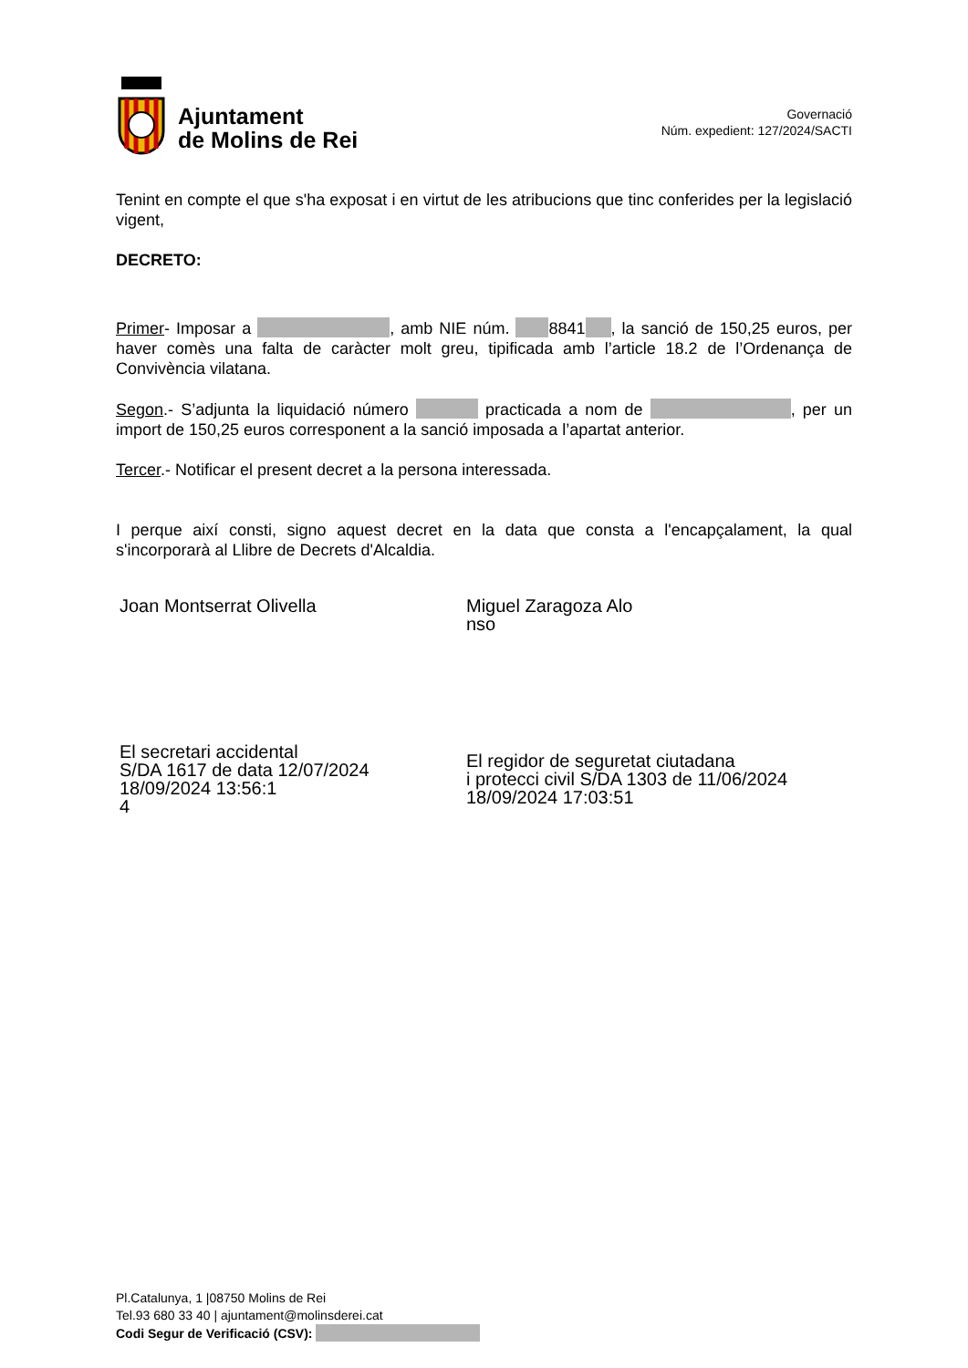Ajuntament
de Molins de Rei
Governació
Núm. expedient: 127/2024/SACTI
Tenint en compte el que s'ha exposat i en virtut de les atribucions que tinc conferides per la legislació vigent,
DECRETO:
Primer- Imposar a , amb NIE núm. 8841 , la sanció de 150,25 euros, per haver comès una falta de caràcter molt greu, tipificada amb l’article 18.2 de l’Ordenança de Convivència vilatana.
Segon.- S’adjunta la liquidació número practicada a nom de , per un import de 150,25 euros corresponent a la sanció imposada a l’apartat anterior.
Tercer.- Notificar el present decret a la persona interessada.
I perque així consti, signo aquest decret en la data que consta a l'encapçalament, la qual s'incorporarà al Llibre de Decrets d'Alcaldia.
Joan Montserrat Olivella
El secretari accidental
S/DA 1617 de data 12/07/2024
18/09/2024 13:56:1
4
Miguel Zaragoza Alo
nso
El regidor de seguretat ciutadana
i protecci civil S/DA 1303 de 11/06/2024
18/09/2024 17:03:51
Pl.Catalunya, 1 |08750 Molins de Rei
Tel.93 680 33 40 | ajuntament@molinsderei.cat
Codi Segur de Verificació (CSV):